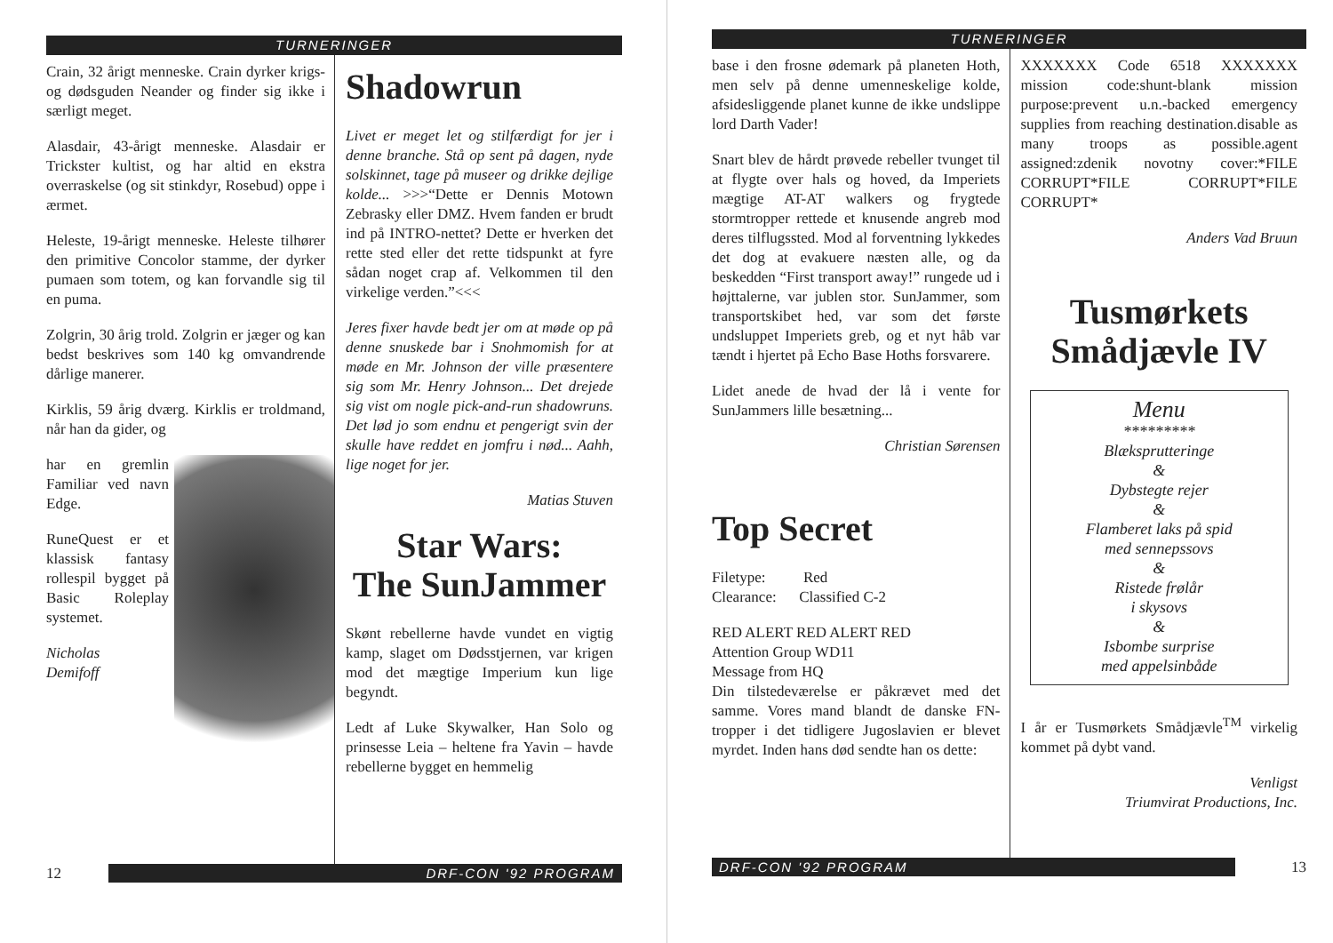TURNERINGER
Crain, 32 årigt menneske. Crain dyrker krigs- og dødsguden Neander og finder sig ikke i særligt meget.
Alasdair, 43-årigt menneske. Alasdair er Trickster kultist, og har altid en ekstra overraskelse (og sit stinkdyr, Rosebud) oppe i ærmet.
Heleste, 19-årigt menneske. Heleste tilhører den primitive Concolor stamme, der dyrker pumaen som totem, og kan forvandle sig til en puma.
Zolgrin, 30 årig trold. Zolgrin er jæger og kan bedst beskrives som 140 kg omvandrende dårlige manerer.
Kirklis, 59 årig dværg. Kirklis er troldmand, når han da gider, og
har en gremlin Familiar ved navn Edge.
RuneQuest er et klassisk fantasy rollespil bygget på Basic Roleplay systemet.
Nicholas
Demifoff
Shadowrun
Livet er meget let og stilfærdigt for jer i denne branche. Stå op sent på dagen, nyde solskinnet, tage på museer og drikke dejlige kolde... >>>“Dette er Dennis Motown Zebrasky eller DMZ. Hvem fanden er brudt ind på INTRO-nettet? Dette er hverken det rette sted eller det rette tidspunkt at fyre sådan noget crap af. Velkommen til den virkelige verden.”<<<
Jeres fixer havde bedt jer om at møde op på denne snuskede bar i Snohmomish for at møde en Mr. Johnson der ville præsentere sig som Mr. Henry Johnson... Det drejede sig vist om nogle pick-and-run shadowruns. Det lød jo som endnu et pengerigt svin der skulle have reddet en jomfru i nød... Aahh, lige noget for jer.
Matias Stuven
Star Wars:
The SunJammer
Skønt rebellerne havde vundet en vigtig kamp, slaget om Dødsstjernen, var krigen mod det mægtige Imperium kun lige begyndt.
Ledt af Luke Skywalker, Han Solo og prinsesse Leia – heltene fra Yavin – havde rebellerne bygget en hemmelig
12 DRF-CON '92 PROGRAM
TURNERINGER
base i den frosne ødemark på planeten Hoth, men selv på denne umenneskelige kolde, afsidesliggende planet kunne de ikke undslippe lord Darth Vader!
Snart blev de hårdt prøvede rebeller tvunget til at flygte over hals og hoved, da Imperiets mægtige AT-AT walkers og frygtede stormtropper rettede et knusende angreb mod deres tilflugssted. Mod al forventning lykkedes det dog at evakuere næsten alle, og da beskedden “First transport away!” rungede ud i højttalerne, var jublen stor. SunJammer, som transportskibet hed, var som det første undsluppet Imperiets greb, og et nyt håb var tændt i hjertet på Echo Base Hoths forsvarere.
Lidet anede de hvad der lå i vente for SunJammers lille besætning...
Christian Sørensen
Top Secret
Filetype: Red
Clearance: Classified C-2
RED ALERT RED ALERT RED
Attention Group WD11
Message from HQ
Din tilstedeværelse er påkrævet med det samme. Vores mand blandt de danske FN-tropper i det tidligere Jugoslavien er blevet myrdet. Inden hans død sendte han os dette:
XXXXXXX Code 6518 XXXXXXX mission code:shunt-blank mission purpose:prevent u.n.-backed emergency supplies from reaching destination.disable as many troops as possible.agent assigned:zdenik novotny cover:*FILE CORRUPT*FILE CORRUPT*FILE CORRUPT*
Anders Vad Bruun
Tusmørkets
Smådjævle IV
Menu
*********
Blæksprutteringe
&
Dybstegte rejer
&
Flamberet laks på spid
med sennepssovs
&
Ristede frølår
i skysovs
&
Isbombe surprise
med appelsinbåde
I år er Tusmørkets Smådjævle<sup>TM</sup> virkelig kommet på dybt vand.
Venligst
Triumvirat Productions, Inc.
DRF-CON '92 PROGRAM 13